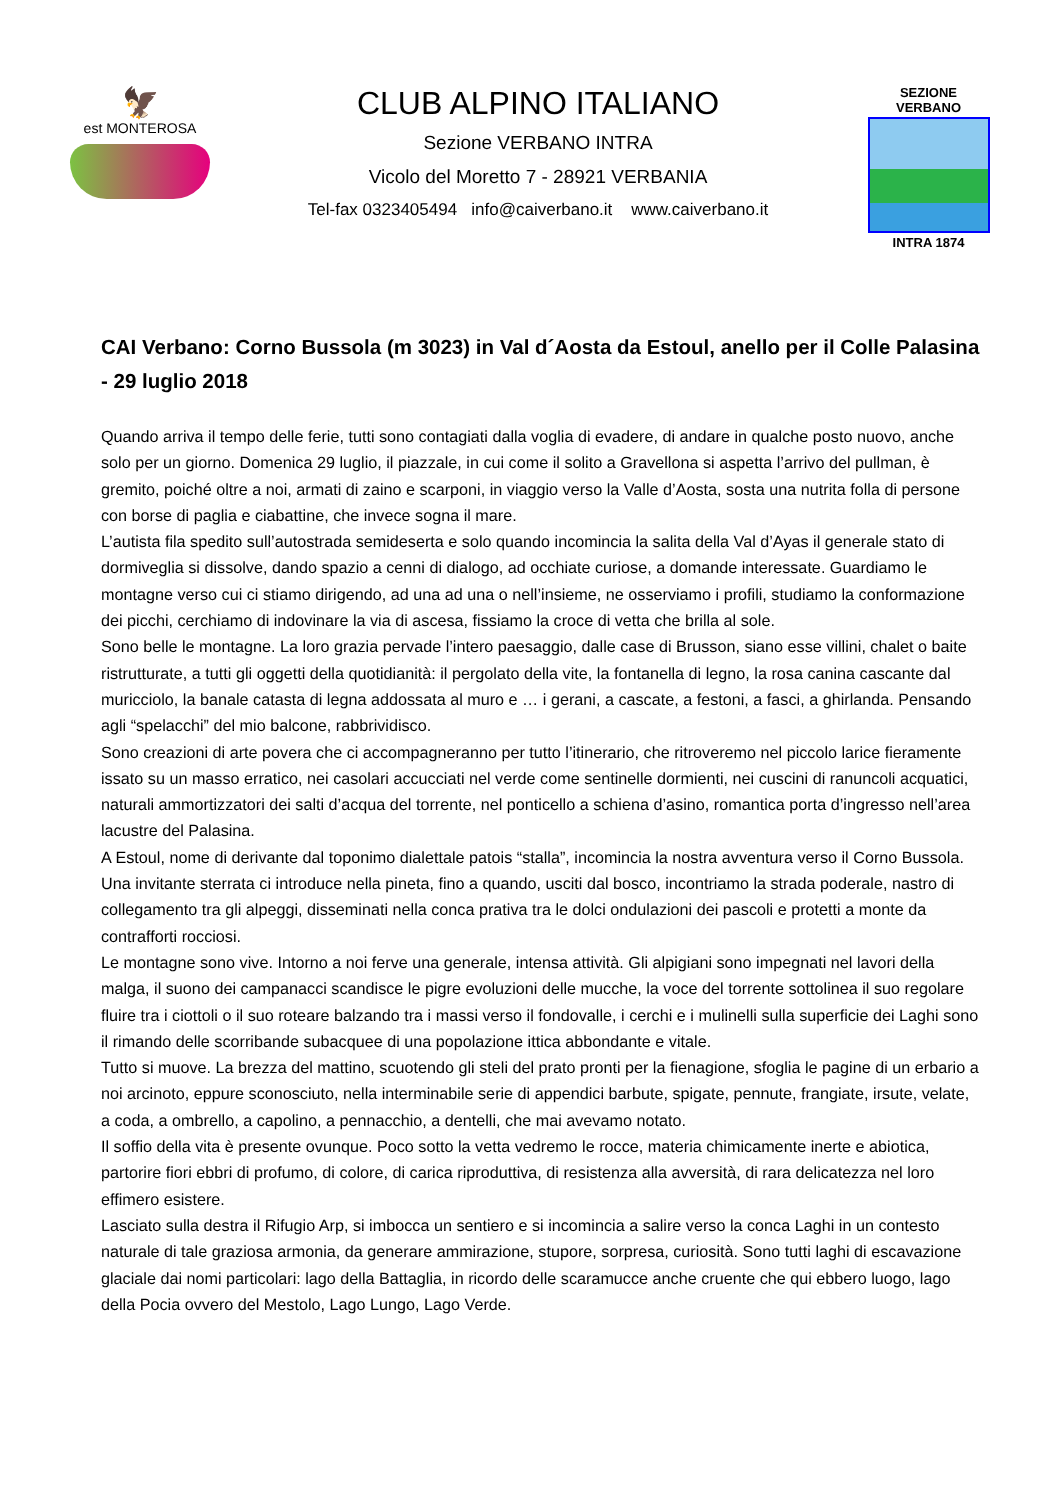🦅
est MONTEROSA
CLUB ALPINO ITALIANO
Sezione VERBANO INTRA
Vicolo del Moretto 7 - 28921 VERBANIA
Tel-fax 0323405494 info@caiverbano.it www.caiverbano.it
SEZIONE VERBANO
INTRA 1874
CAI Verbano: Corno Bussola (m 3023) in Val d´Aosta da Estoul, anello per il Colle Palasina - 29 luglio 2018
Quando arriva il tempo delle ferie, tutti sono contagiati dalla voglia di evadere, di andare in qualche posto nuovo, anche solo per un giorno. Domenica 29 luglio, il piazzale, in cui come il solito a Gravellona si aspetta l’arrivo del pullman, è gremito, poiché oltre a noi, armati di zaino e scarponi, in viaggio verso la Valle d’Aosta, sosta una nutrita folla di persone con borse di paglia e ciabattine, che invece sogna il mare.
L’autista fila spedito sull’autostrada semideserta e solo quando incomincia la salita della Val d’Ayas il generale stato di dormiveglia si dissolve, dando spazio a cenni di dialogo, ad occhiate curiose, a domande interessate. Guardiamo le montagne verso cui ci stiamo dirigendo, ad una ad una o nell’insieme, ne osserviamo i profili, studiamo la conformazione dei picchi, cerchiamo di indovinare la via di ascesa, fissiamo la croce di vetta che brilla al sole.
Sono belle le montagne. La loro grazia pervade l’intero paesaggio, dalle case di Brusson, siano esse villini, chalet o baite ristrutturate, a tutti gli oggetti della quotidianità: il pergolato della vite, la fontanella di legno, la rosa canina cascante dal muricciolo, la banale catasta di legna addossata al muro e … i gerani, a cascate, a festoni, a fasci, a ghirlanda. Pensando agli “spelacchi” del mio balcone, rabbrividisco.
Sono creazioni di arte povera che ci accompagneranno per tutto l’itinerario, che ritroveremo nel piccolo larice fieramente issato su un masso erratico, nei casolari accucciati nel verde come sentinelle dormienti, nei cuscini di ranuncoli acquatici, naturali ammortizzatori dei salti d’acqua del torrente, nel ponticello a schiena d’asino, romantica porta d’ingresso nell’area lacustre del Palasina.
A Estoul, nome di derivante dal toponimo dialettale patois “stalla”, incomincia la nostra avventura verso il Corno Bussola. Una invitante sterrata ci introduce nella pineta, fino a quando, usciti dal bosco, incontriamo la strada poderale, nastro di collegamento tra gli alpeggi, disseminati nella conca prativa tra le dolci ondulazioni dei pascoli e protetti a monte da contrafforti rocciosi.
Le montagne sono vive. Intorno a noi ferve una generale, intensa attività. Gli alpigiani sono impegnati nel lavori della malga, il suono dei campanacci scandisce le pigre evoluzioni delle mucche, la voce del torrente sottolinea il suo regolare fluire tra i ciottoli o il suo roteare balzando tra i massi verso il fondovalle, i cerchi e i mulinelli sulla superficie dei Laghi sono il rimando delle scorribande subacquee di una popolazione ittica abbondante e vitale.
Tutto si muove. La brezza del mattino, scuotendo gli steli del prato pronti per la fienagione, sfoglia le pagine di un erbario a noi arcinoto, eppure sconosciuto, nella interminabile serie di appendici barbute, spigate, pennute, frangiate, irsute, velate, a coda, a ombrello, a capolino, a pennacchio, a dentelli, che mai avevamo notato.
Il soffio della vita è presente ovunque. Poco sotto la vetta vedremo le rocce, materia chimicamente inerte e abiotica, partorire fiori ebbri di profumo, di colore, di carica riproduttiva, di resistenza alla avversità, di rara delicatezza nel loro effimero esistere.
Lasciato sulla destra il Rifugio Arp, si imbocca un sentiero e si incomincia a salire verso la conca Laghi in un contesto naturale di tale graziosa armonia, da generare ammirazione, stupore, sorpresa, curiosità. Sono tutti laghi di escavazione glaciale dai nomi particolari: lago della Battaglia, in ricordo delle scaramucce anche cruente che qui ebbero luogo, lago della Pocia ovvero del Mestolo, Lago Lungo, Lago Verde.